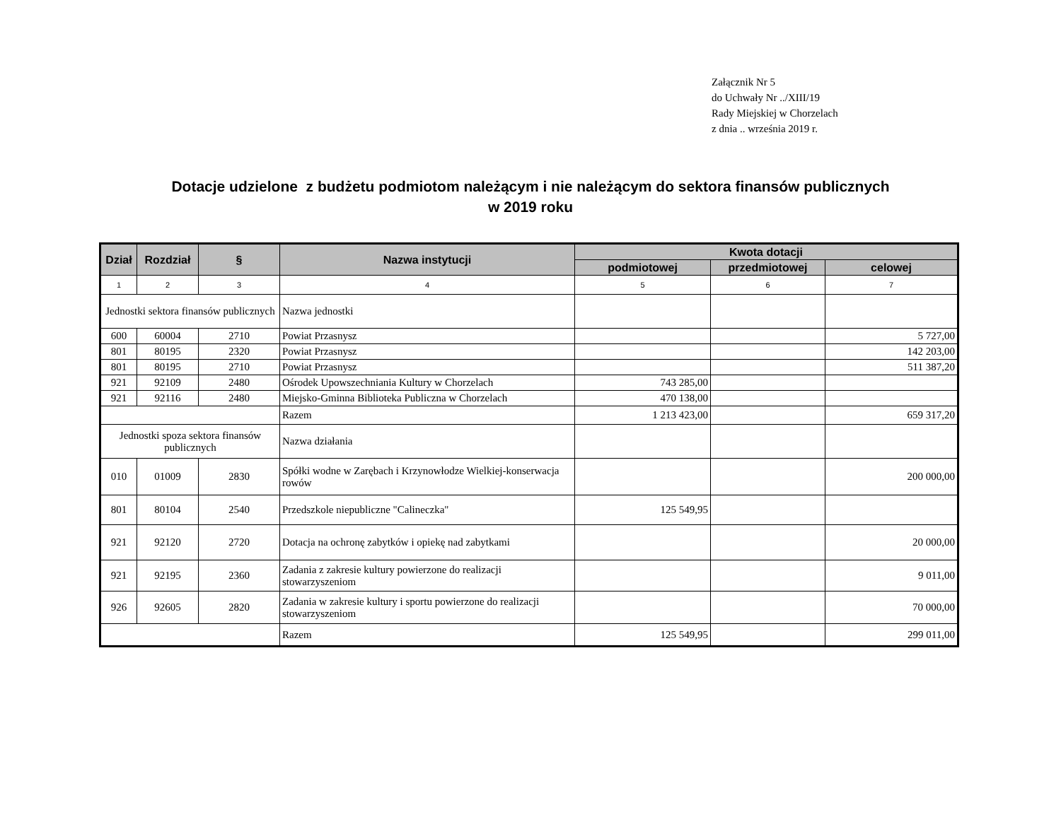Załącznik Nr 5
do Uchwały Nr ../XIII/19
Rady Miejskiej w Chorzelach
z dnia .. września 2019 r.
Dotacje udzielone z budżetu podmiotom należącym i nie należącym do sektora finansów publicznych
w 2019 roku
| Dział | Rozdział | § | Nazwa instytucji | Kwota dotacji | | |
| --- | --- | --- | --- | --- | --- | --- |
| | | | | podmiotowej | przedmiotowej | celowej |
| 1 | 2 | 3 | 4 | 5 | 6 | 7 |
| Jednostki sektora finansów publicznych | | | Nazwa jednostki | | | |
| 600 | 60004 | 2710 | Powiat Przasnysz | | | 5 727,00 |
| 801 | 80195 | 2320 | Powiat Przasnysz | | | 142 203,00 |
| 801 | 80195 | 2710 | Powiat Przasnysz | | | 511 387,20 |
| 921 | 92109 | 2480 | Ośrodek Upowszechniania Kultury w Chorzelach | 743 285,00 | | |
| 921 | 92116 | 2480 | Miejsko-Gminna Biblioteka Publiczna w Chorzelach | 470 138,00 | | |
| | | | Razem | 1 213 423,00 | | 659 317,20 |
| Jednostki spoza sektora finansów publicznych | | | Nazwa działania | | | |
| 010 | 01009 | 2830 | Spółki wodne w Zarębach i Krzynowłodze Wielkiej-konserwacja rowów | | | 200 000,00 |
| 801 | 80104 | 2540 | Przedszkole niepubliczne "Calineczka" | 125 549,95 | | |
| 921 | 92120 | 2720 | Dotacja na ochronę zabytków i opiekę nad zabytkami | | | 20 000,00 |
| 921 | 92195 | 2360 | Zadania z zakresie kultury powierzone do realizacji stowarzyszeniom | | | 9 011,00 |
| 926 | 92605 | 2820 | Zadania w zakresie kultury i sportu powierzone do realizacji stowarzyszeniom | | | 70 000,00 |
| | | | Razem | 125 549,95 | | 299 011,00 |